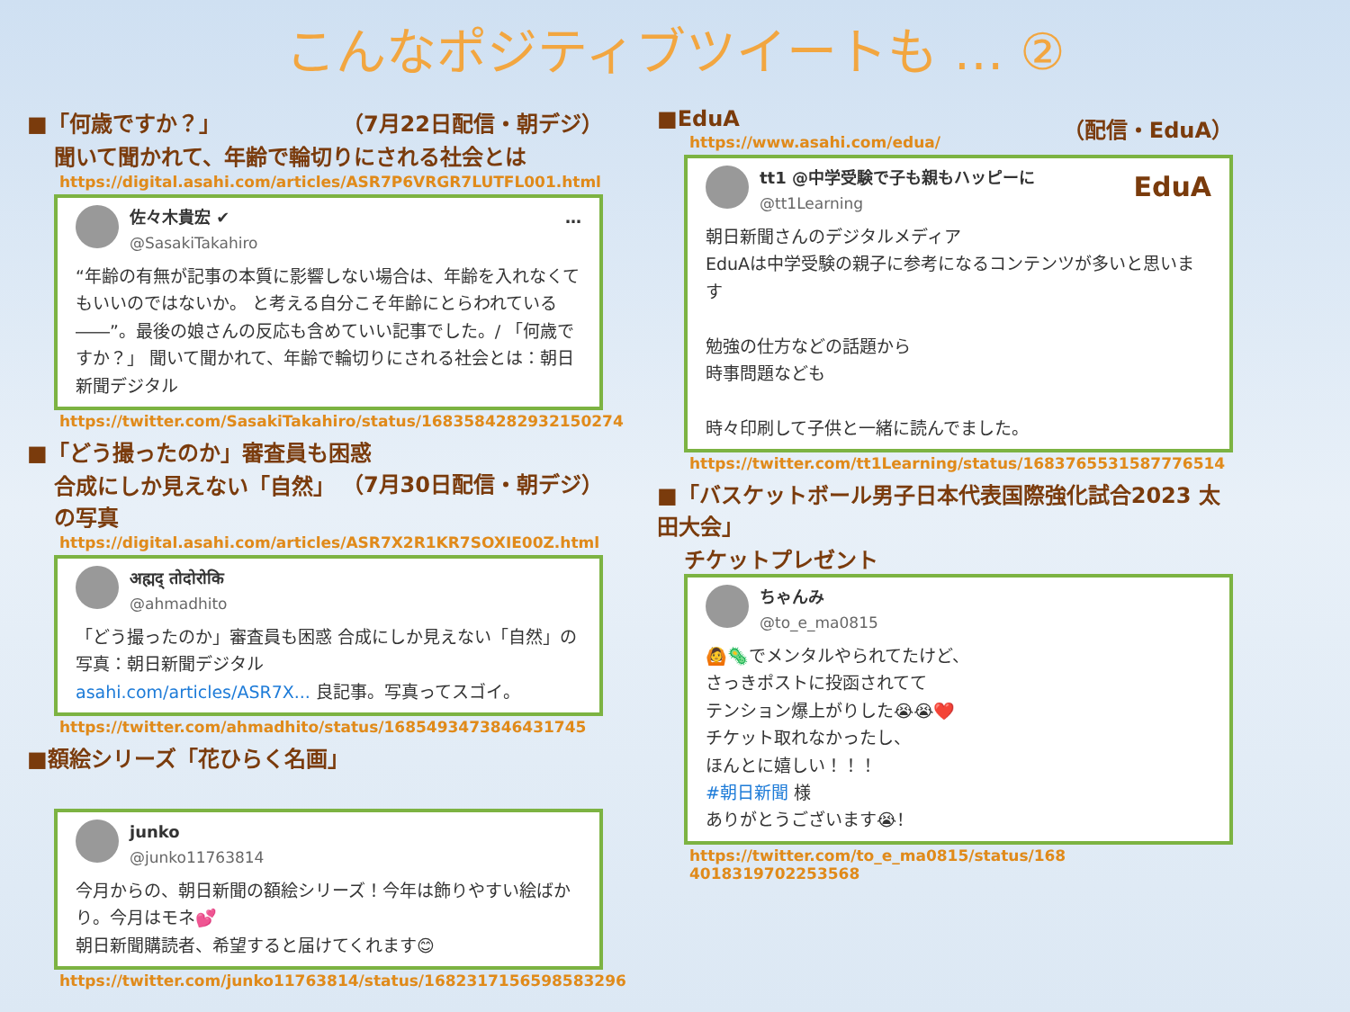こんなポジティブツイートも … ②
■「何歳ですか？」 （7月22日配信・朝デジ）
聞いて聞かれて、年齢で輪切りにされる社会とは
https://digital.asahi.com/articles/ASR7P6VRGR7LUTFL001.html
佐々木貴宏 ✔ …
@SasakiTakahiro
“年齢の有無が記事の本質に影響しない場合は、年齢を入れなくてもいいのではないか。 と考える自分こそ年齢にとらわれている――”。最後の娘さんの反応も含めていい記事でした。/ 「何歳ですか？」 聞いて聞かれて、年齢で輪切りにされる社会とは：朝日新聞デジタル
https://twitter.com/SasakiTakahiro/status/1683584282932150274
■「どう撮ったのか」審査員も困惑 （7月30日配信・朝デジ）
合成にしか見えない「自然」の写真
https://digital.asahi.com/articles/ASR7X2R1KR7SOXIE00Z.html
अह्मद् तोदोरोकि
@ahmadhito
「どう撮ったのか」審査員も困惑 合成にしか見えない「自然」の写真：朝日新聞デジタル
asahi.com/articles/ASR7X... 良記事。写真ってスゴイ。
https://twitter.com/ahmadhito/status/1685493473846431745
■額絵シリーズ「花ひらく名画」
junko
@junko11763814
今月からの、朝日新聞の額絵シリーズ！今年は飾りやすい絵ばかり。今月はモネ💕
朝日新聞購読者、希望すると届けてくれます😊
https://twitter.com/junko11763814/status/1682317156598583296
■EduA （配信・EduA）
https://www.asahi.com/edua/
tt1 @中学受験で子も親もハッピーに EduA
@tt1Learning
朝日新聞さんのデジタルメディア
EduAは中学受験の親子に参考になるコンテンツが多いと思います
勉強の仕方などの話題から
時事問題なども
時々印刷して子供と一緒に読んでました。
https://twitter.com/tt1Learning/status/1683765531587776514
■「バスケットボール男子日本代表国際強化試合2023 太田大会」
チケットプレゼント
ちゃんみ
@to_e_ma0815
🙆🦠でメンタルやられてたけど、
さっきポストに投函されてて
テンション爆上がりした😭😭❤️
チケット取れなかったし、
ほんとに嬉しい！！！
#朝日新聞 様
ありがとうございます😭！
https://twitter.com/to_e_ma0815/status/168
4018319702253568